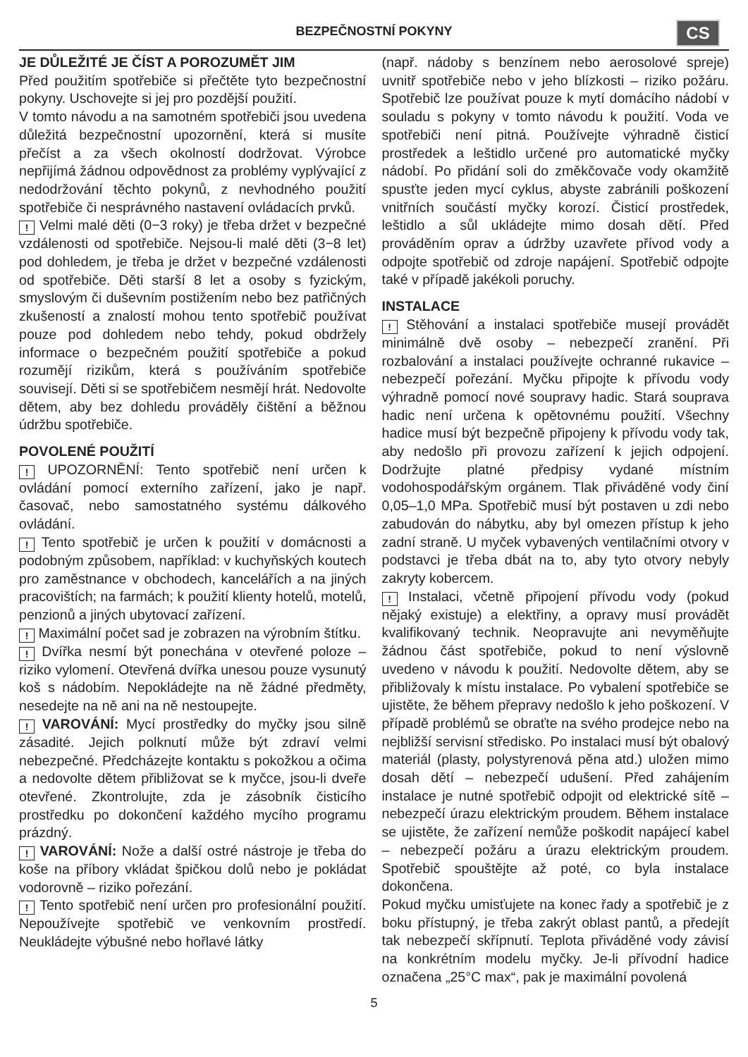BEZPEČNOSTNÍ POKYNY
CS
JE DŮLEŽITÉ JE ČÍST A POROZUMĚT JIM
Před použitím spotřebiče si přečtěte tyto bezpečnostní pokyny. Uschovejte si jej pro pozdější použití.
V tomto návodu a na samotném spotřebiči jsou uvedena důležitá bezpečnostní upozornění, která si musíte přečíst a za všech okolností dodržovat. Výrobce nepřijímá žádnou odpovědnost za problémy vyplývající z nedodržování těchto pokynů, z nevhodného použití spotřebiče či nesprávného nastavení ovládacích prvků.
! Velmi malé děti (0−3 roky) je třeba držet v bezpečné vzdálenosti od spotřebiče. Nejsou-li malé děti (3−8 let) pod dohledem, je třeba je držet v bezpečné vzdálenosti od spotřebiče. Děti starší 8 let a osoby s fyzickým, smyslovým či duševním postižením nebo bez patřičných zkušeností a znalostí mohou tento spotřebič používat pouze pod dohledem nebo tehdy, pokud obdržely informace o bezpečném použití spotřebiče a pokud rozumějí rizikům, která s používáním spotřebiče souvisejí. Děti si se spotřebičem nesmějí hrát. Nedovolte dětem, aby bez dohledu prováděly čištění a běžnou údržbu spotřebiče.
POVOLENÉ POUŽITÍ
! UPOZORNĚNÍ: Tento spotřebič není určen k ovládání pomocí externího zařízení, jako je např. časovač, nebo samostatného systému dálkového ovládání.
! Tento spotřebič je určen k použití v domácnosti a podobným způsobem, například: v kuchyňských koutech pro zaměstnance v obchodech, kancelářích a na jiných pracovištích; na farmách; k použití klienty hotelů, motelů, penzionů a jiných ubytovací zařízení.
! Maximální počet sad je zobrazen na výrobním štítku.
! Dvířka nesmí být ponechána v otevřené poloze – riziko vylomení. Otevřená dvířka unesou pouze vysunutý koš s nádobím. Nepokládejte na ně žádné předměty, nesedejte na ně ani na ně nestoupejte.
! VAROVÁNÍ: Mycí prostředky do myčky jsou silně zásadité. Jejich polknutí může být zdraví velmi nebezpečné. Předcházejte kontaktu s pokožkou a očima a nedovolte dětem přibližovat se k myčce, jsou-li dveře otevřené. Zkontrolujte, zda je zásobník čisticího prostředku po dokončení každého mycího programu prázdný.
! VAROVÁNÍ: Nože a další ostré nástroje je třeba do koše na příbory vkládat špičkou dolů nebo je pokládat vodorovně – riziko pořezání.
! Tento spotřebič není určen pro profesionální použití. Nepoužívejte spotřebič ve venkovním prostředí. Neukládejte výbušné nebo hořlavé látky
(např. nádoby s benzínem nebo aerosolové spreje) uvnitř spotřebiče nebo v jeho blízkosti – riziko požáru. Spotřebič lze používat pouze k mytí domácího nádobí v souladu s pokyny v tomto návodu k použití. Voda ve spotřebiči není pitná. Používejte výhradně čisticí prostředek a leštidlo určené pro automatické myčky nádobí. Po přidání soli do změkčovače vody okamžitě spusťte jeden mycí cyklus, abyste zabránili poškození vnitřních součástí myčky korozí. Čisticí prostředek, leštidlo a sůl ukládejte mimo dosah dětí. Před prováděním oprav a údržby uzavřete přívod vody a odpojte spotřebič od zdroje napájení. Spotřebič odpojte také v případě jakékoli poruchy.
INSTALACE
! Stěhování a instalaci spotřebiče musejí provádět minimálně dvě osoby – nebezpečí zranění. Při rozbalování a instalaci používejte ochranné rukavice – nebezpečí pořezání. Myčku připojte k přívodu vody výhradně pomocí nové soupravy hadic. Stará souprava hadic není určena k opětovnému použití. Všechny hadice musí být bezpečně připojeny k přívodu vody tak, aby nedošlo při provozu zařízení k jejich odpojení. Dodržujte platné předpisy vydané místním vodohospodářským orgánem. Tlak přiváděné vody činí 0,05–1,0 MPa. Spotřebič musí být postaven u zdi nebo zabudován do nábytku, aby byl omezen přístup k jeho zadní straně. U myček vybavených ventilačními otvory v podstavci je třeba dbát na to, aby tyto otvory nebyly zakryty kobercem.
! Instalaci, včetně připojení přívodu vody (pokud nějaký existuje) a elektřiny, a opravy musí provádět kvalifikovaný technik. Neopravujte ani nevyměňujte žádnou část spotřebiče, pokud to není výslovně uvedeno v návodu k použití. Nedovolte dětem, aby se přibližovaly k místu instalace. Po vybalení spotřebiče se ujistěte, že během přepravy nedošlo k jeho poškození. V případě problémů se obraťte na svého prodejce nebo na nejbližší servisní středisko. Po instalaci musí být obalový materiál (plasty, polystyrenová pěna atd.) uložen mimo dosah dětí – nebezpečí udušení. Před zahájením instalace je nutné spotřebič odpojit od elektrické sítě – nebezpečí úrazu elektrickým proudem. Během instalace se ujistěte, že zařízení nemůže poškodit napájecí kabel – nebezpečí požáru a úrazu elektrickým proudem. Spotřebič spouštějte až poté, co byla instalace dokončena.
Pokud myčku umisťujete na konec řady a spotřebič je z boku přístupný, je třeba zakrýt oblast pantů, a předejít tak nebezpečí skřípnutí. Teplota přiváděné vody závisí na konkrétním modelu myčky. Je-li přívodní hadice označena „25°C max“, pak je maximální povolená
5